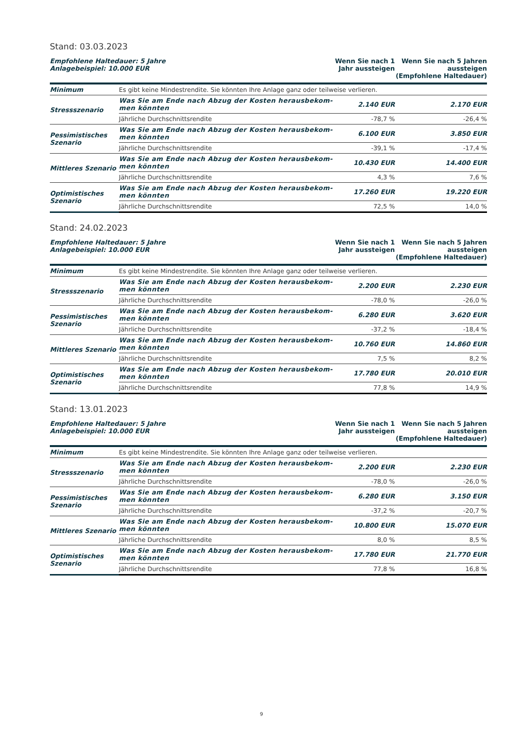Stand: 03.03.2023
| Empfohlene Haltedauer: 5 Jahre Anlagebeispiel: 10.000 EUR | | Wenn Sie nach 1 Jahr aussteigen | Wenn Sie nach 5 Jahren aussteigen (Empfohlene Haltedauer) |
| Minimum | Es gibt keine Mindestrendite. Sie könnten Ihre Anlage ganz oder teilweise verlieren. | | |
| Stressszenario | Was Sie am Ende nach Abzug der Kosten herausbekom- men könnten | 2.140 EUR | 2.170 EUR |
| | Jährliche Durchschnittsrendite | -78,7 % | -26,4 % |
| Pessimistisches Szenario | Was Sie am Ende nach Abzug der Kosten herausbekom- men könnten | 6.100 EUR | 3.850 EUR |
| | Jährliche Durchschnittsrendite | -39,1 % | -17,4 % |
| Mittleres Szenario | Was Sie am Ende nach Abzug der Kosten herausbekom- men könnten | 10.430 EUR | 14.400 EUR |
| | Jährliche Durchschnittsrendite | 4,3 % | 7,6 % |
| Optimistisches Szenario | Was Sie am Ende nach Abzug der Kosten herausbekom- men könnten | 17.260 EUR | 19.220 EUR |
| | Jährliche Durchschnittsrendite | 72,5 % | 14,0 % |
Stand: 24.02.2023
| Empfohlene Haltedauer: 5 Jahre Anlagebeispiel: 10.000 EUR | | Wenn Sie nach 1 Jahr aussteigen | Wenn Sie nach 5 Jahren aussteigen (Empfohlene Haltedauer) |
| Minimum | Es gibt keine Mindestrendite. Sie könnten Ihre Anlage ganz oder teilweise verlieren. | | |
| Stressszenario | Was Sie am Ende nach Abzug der Kosten herausbekom- men könnten | 2.200 EUR | 2.230 EUR |
| | Jährliche Durchschnittsrendite | -78,0 % | -26,0 % |
| Pessimistisches Szenario | Was Sie am Ende nach Abzug der Kosten herausbekom- men könnten | 6.280 EUR | 3.620 EUR |
| | Jährliche Durchschnittsrendite | -37,2 % | -18,4 % |
| Mittleres Szenario | Was Sie am Ende nach Abzug der Kosten herausbekom- men könnten | 10.760 EUR | 14.860 EUR |
| | Jährliche Durchschnittsrendite | 7,5 % | 8,2 % |
| Optimistisches Szenario | Was Sie am Ende nach Abzug der Kosten herausbekom- men könnten | 17.780 EUR | 20.010 EUR |
| | Jährliche Durchschnittsrendite | 77,8 % | 14,9 % |
Stand: 13.01.2023
| Empfohlene Haltedauer: 5 Jahre Anlagebeispiel: 10.000 EUR | | Wenn Sie nach 1 Jahr aussteigen | Wenn Sie nach 5 Jahren aussteigen (Empfohlene Haltedauer) |
| Minimum | Es gibt keine Mindestrendite. Sie könnten Ihre Anlage ganz oder teilweise verlieren. | | |
| Stressszenario | Was Sie am Ende nach Abzug der Kosten herausbekom- men könnten | 2.200 EUR | 2.230 EUR |
| | Jährliche Durchschnittsrendite | -78,0 % | -26,0 % |
| Pessimistisches Szenario | Was Sie am Ende nach Abzug der Kosten herausbekom- men könnten | 6.280 EUR | 3.150 EUR |
| | Jährliche Durchschnittsrendite | -37,2 % | -20,7 % |
| Mittleres Szenario | Was Sie am Ende nach Abzug der Kosten herausbekom- men könnten | 10.800 EUR | 15.070 EUR |
| | Jährliche Durchschnittsrendite | 8,0 % | 8,5 % |
| Optimistisches Szenario | Was Sie am Ende nach Abzug der Kosten herausbekom- men könnten | 17.780 EUR | 21.770 EUR |
| | Jährliche Durchschnittsrendite | 77,8 % | 16,8 % |
9